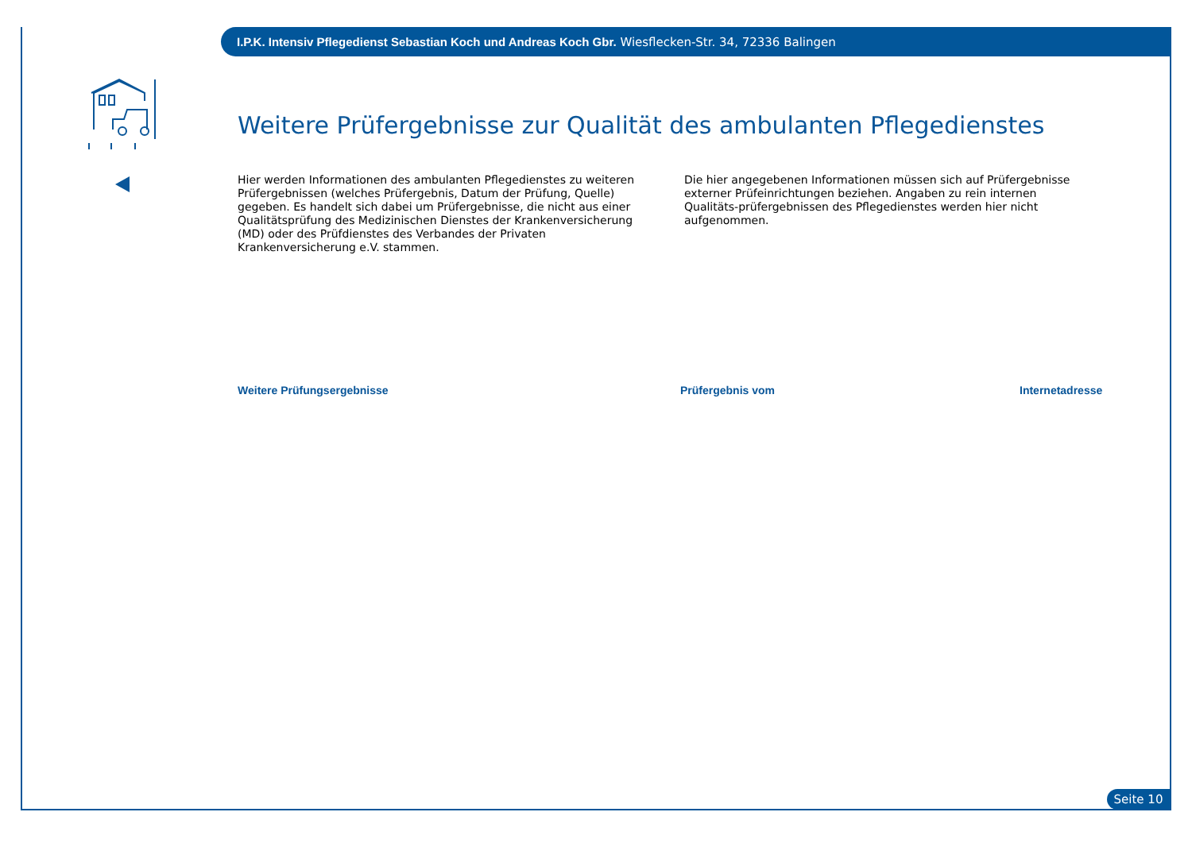I.P.K. Intensiv Pflegedienst Sebastian Koch und Andreas Koch Gbr. Wiesflecken-Str. 34, 72336 Balingen
Weitere Prüfergebnisse zur Qualität des ambulanten Pflegedienstes
Hier werden Informationen des ambulanten Pflegedienstes zu weiteren Prüfergebnissen (welches Prüfergebnis, Datum der Prüfung, Quelle) gegeben. Es handelt sich dabei um Prüfergebnisse, die nicht aus einer Qualitätsprüfung des Medizinischen Dienstes der Krankenversicherung (MD) oder des Prüfdienstes des Verbandes der Privaten Krankenversicherung e.V. stammen.
Die hier angegebenen Informationen müssen sich auf Prüfergebnisse externer Prüfeinrichtungen beziehen. Angaben zu rein internen Qualitäts-prüfergebnissen des Pflegedienstes werden hier nicht aufgenommen.
Weitere Prüfungsergebnisse Prüfergebnis vom Internetadresse
Seite 10